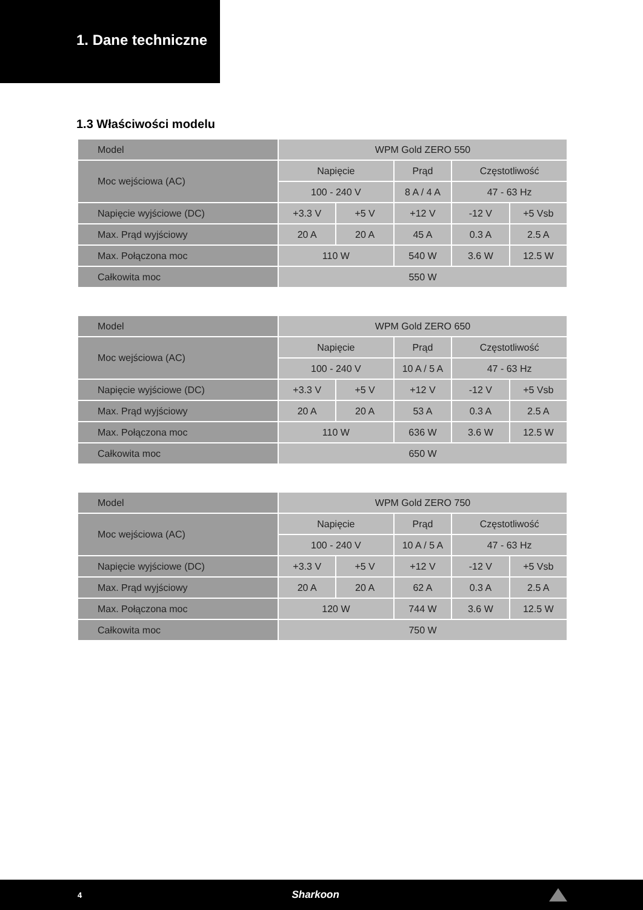1. Dane techniczne
1.3 Właściwości modelu
| Model | WPM Gold ZERO 550 | | | | |
| Moc wejściowa (AC) | Napięcie | | Prąd | Częstotliwość | |
| | 100 - 240 V | | 8 A / 4 A | 47 - 63 Hz | |
| Napięcie wyjściowe (DC) | +3.3 V | +5 V | +12 V | -12 V | +5 Vsb |
| Max. Prąd wyjściowy | 20 A | 20 A | 45 A | 0.3 A | 2.5 A |
| Max. Połączona moc | 110 W | | 540 W | 3.6 W | 12.5 W |
| Całkowita moc | 550 W | | | | |
| Model | WPM Gold ZERO 650 | | | | |
| Moc wejściowa (AC) | Napięcie | | Prąd | Częstotliwość | |
| | 100 - 240 V | | 10 A / 5 A | 47 - 63 Hz | |
| Napięcie wyjściowe (DC) | +3.3 V | +5 V | +12 V | -12 V | +5 Vsb |
| Max. Prąd wyjściowy | 20 A | 20 A | 53 A | 0.3 A | 2.5 A |
| Max. Połączona moc | 110 W | | 636 W | 3.6 W | 12.5 W |
| Całkowita moc | 650 W | | | | |
| Model | WPM Gold ZERO 750 | | | | |
| Moc wejściowa (AC) | Napięcie | | Prąd | Częstotliwość | |
| | 100 - 240 V | | 10 A / 5 A | 47 - 63 Hz | |
| Napięcie wyjściowe (DC) | +3.3 V | +5 V | +12 V | -12 V | +5 Vsb |
| Max. Prąd wyjściowy | 20 A | 20 A | 62 A | 0.3 A | 2.5 A |
| Max. Połączona moc | 120 W | | 744 W | 3.6 W | 12.5 W |
| Całkowita moc | 750 W | | | | |
4 Sharkoon